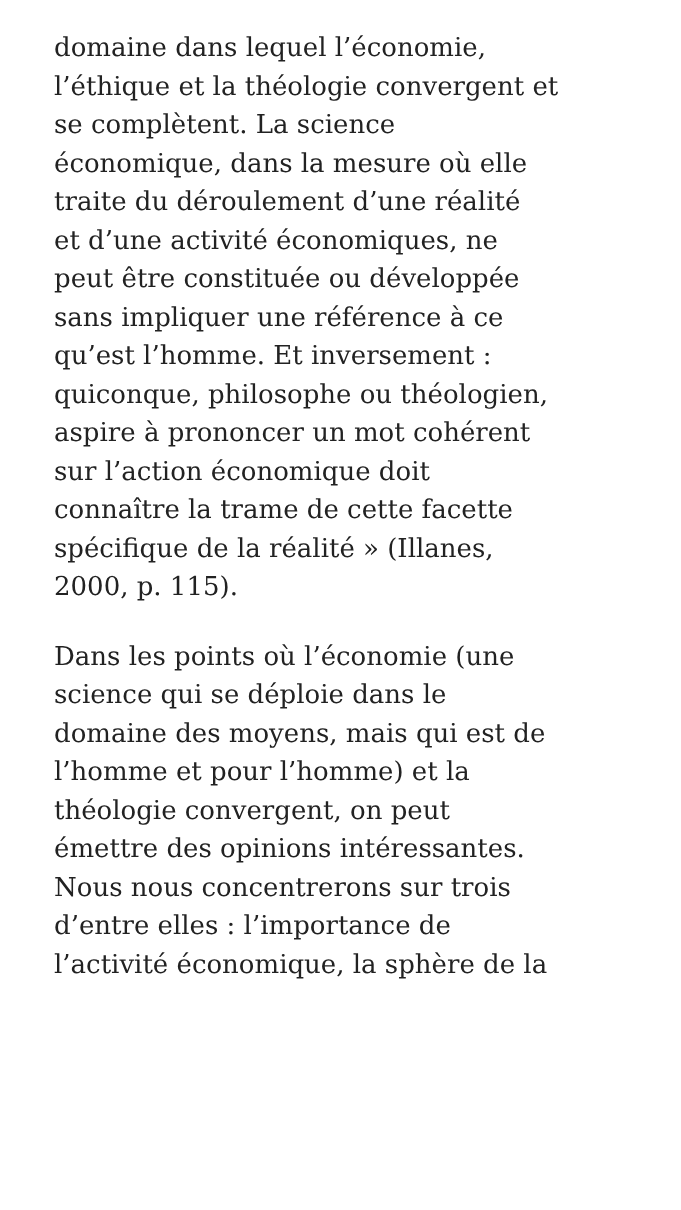domaine dans lequel l’économie,
l’éthique et la théologie convergent et
se complètent. La science
économique, dans la mesure où elle
traite du déroulement d’une réalité
et d’une activité économiques, ne
peut être constituée ou développée
sans impliquer une référence à ce
qu’est l’homme. Et inversement :
quiconque, philosophe ou théologien,
aspire à prononcer un mot cohérent
sur l’action économique doit
connaître la trame de cette facette
spécifique de la réalité » (Illanes,
2000, p. 115).
Dans les points où l’économie (une
science qui se déploie dans le
domaine des moyens, mais qui est de
l’homme et pour l’homme) et la
théologie convergent, on peut
émettre des opinions intéressantes.
Nous nous concentrerons sur trois
d’entre elles : l’importance de
l’activité économique, la sphère de la